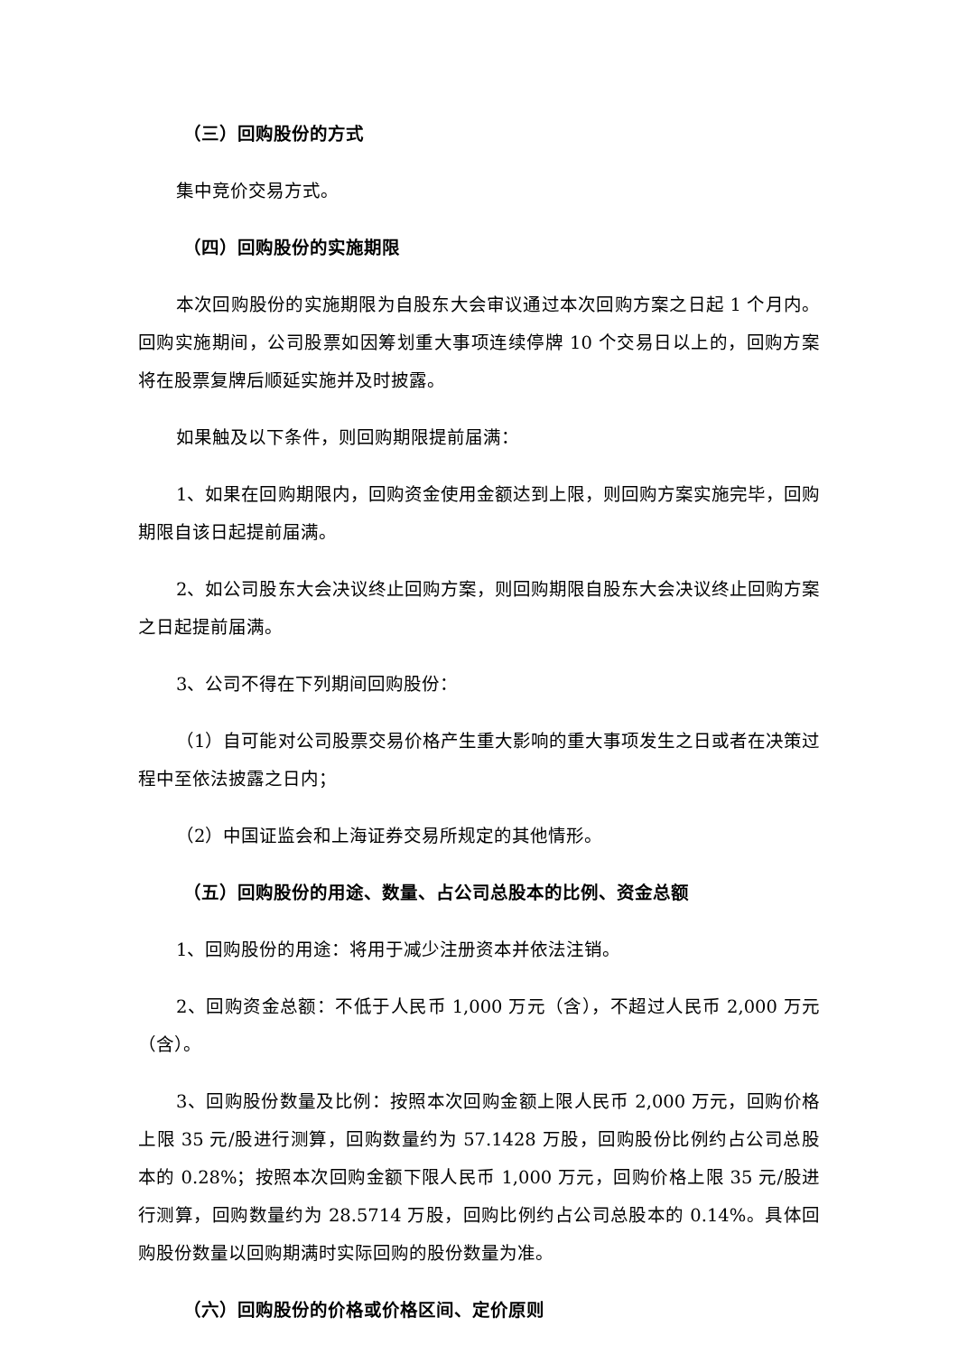（三）回购股份的方式
集中竞价交易方式。
（四）回购股份的实施期限
本次回购股份的实施期限为自股东大会审议通过本次回购方案之日起 1 个月内。回购实施期间，公司股票如因筹划重大事项连续停牌 10 个交易日以上的，回购方案将在股票复牌后顺延实施并及时披露。
如果触及以下条件，则回购期限提前届满：
1、如果在回购期限内，回购资金使用金额达到上限，则回购方案实施完毕，回购期限自该日起提前届满。
2、如公司股东大会决议终止回购方案，则回购期限自股东大会决议终止回购方案之日起提前届满。
3、公司不得在下列期间回购股份：
（1）自可能对公司股票交易价格产生重大影响的重大事项发生之日或者在决策过程中至依法披露之日内；
（2）中国证监会和上海证券交易所规定的其他情形。
（五）回购股份的用途、数量、占公司总股本的比例、资金总额
1、回购股份的用途：将用于减少注册资本并依法注销。
2、回购资金总额：不低于人民币 1,000 万元（含），不超过人民币 2,000 万元（含）。
3、回购股份数量及比例：按照本次回购金额上限人民币 2,000 万元，回购价格上限 35 元/股进行测算，回购数量约为 57.1428 万股，回购股份比例约占公司总股本的 0.28%；按照本次回购金额下限人民币 1,000 万元，回购价格上限 35 元/股进行测算，回购数量约为 28.5714 万股，回购比例约占公司总股本的 0.14%。具体回购股份数量以回购期满时实际回购的股份数量为准。
（六）回购股份的价格或价格区间、定价原则